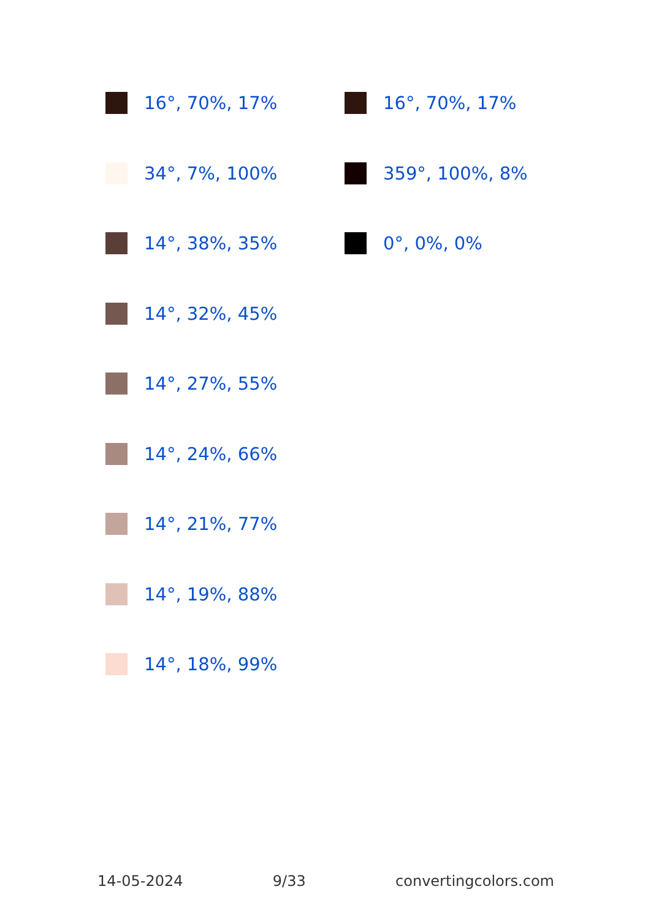16°, 70%, 17%
34°, 7%, 100%
14°, 38%, 35%
14°, 32%, 45%
14°, 27%, 55%
14°, 24%, 66%
14°, 21%, 77%
14°, 19%, 88%
14°, 18%, 99%
16°, 70%, 17%
359°, 100%, 8%
0°, 0%, 0%
14-05-2024 9/33 convertingcolors.com